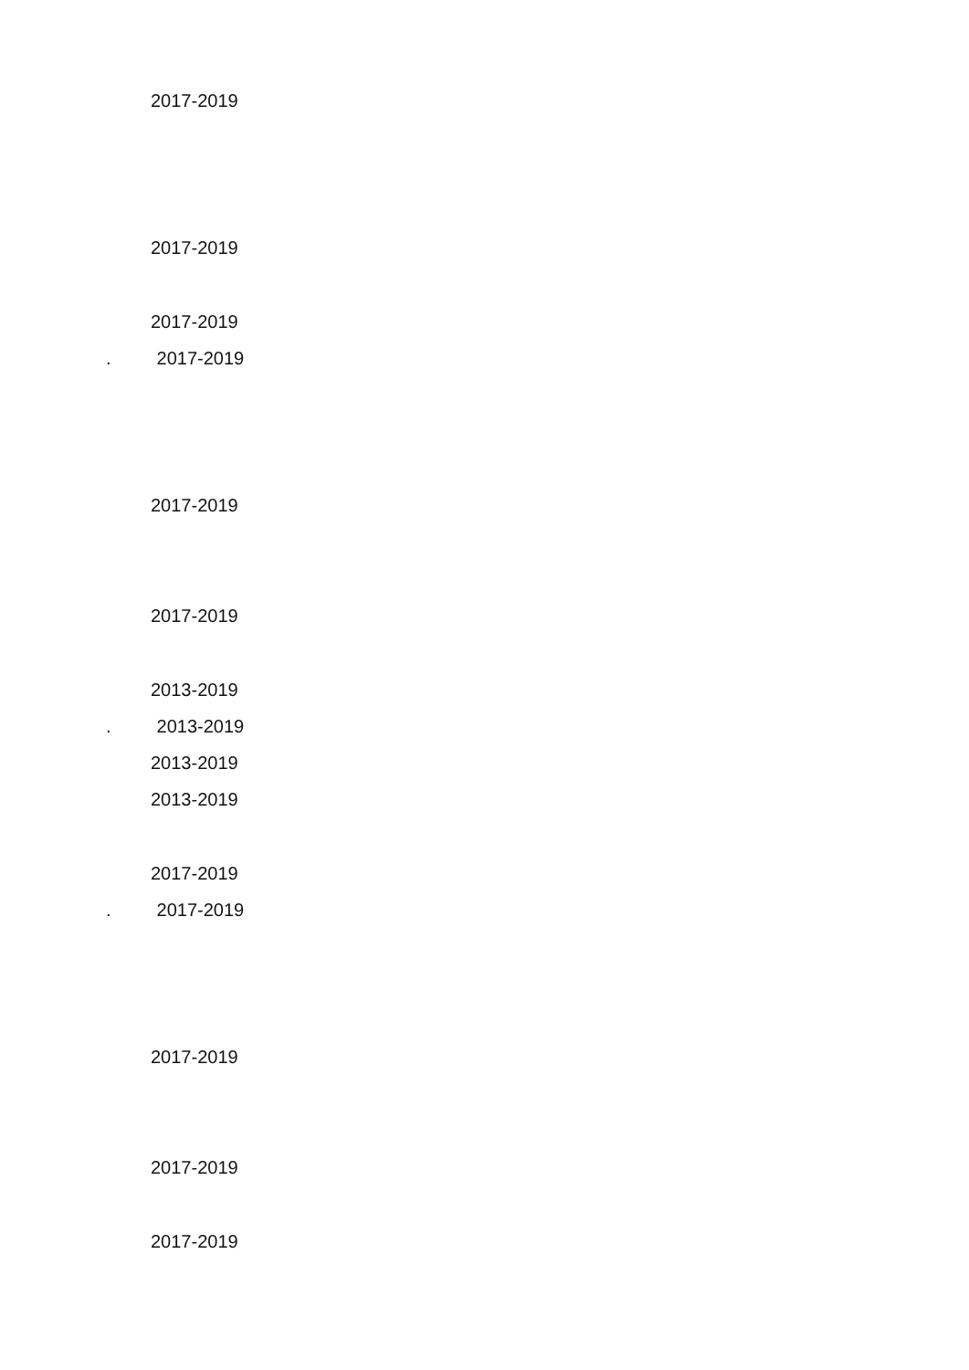2017-2019
2017-2019
2017-2019
. 2017-2019
2017-2019
2017-2019
2013-2019
. 2013-2019
2013-2019
2013-2019
2017-2019
. 2017-2019
2017-2019
2017-2019
2017-2019